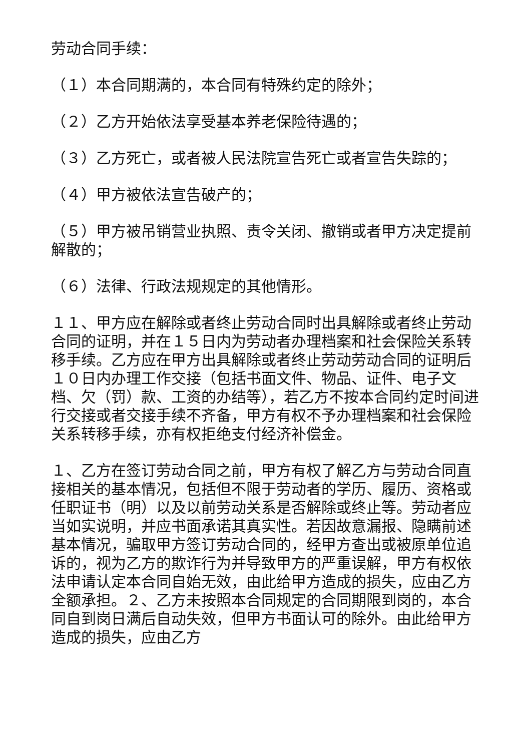劳动合同手续：
（１）本合同期满的，本合同有特殊约定的除外；
（２）乙方开始依法享受基本养老保险待遇的；
（３）乙方死亡，或者被人民法院宣告死亡或者宣告失踪的；
（４）甲方被依法宣告破产的；
（５）甲方被吊销营业执照、责令关闭、撤销或者甲方决定提前解散的；
（６）法律、行政法规规定的其他情形。
１１、甲方应在解除或者终止劳动合同时出具解除或者终止劳动合同的证明，并在１５日内为劳动者办理档案和社会保险关系转移手续。乙方应在甲方出具解除或者终止劳动劳动合同的证明后１０日内办理工作交接（包括书面文件、物品、证件、电子文档、欠（罚）款、工资的办结等），若乙方不按本合同约定时间进行交接或者交接手续不齐备，甲方有权不予办理档案和社会保险关系转移手续，亦有权拒绝支付经济补偿金。
１、乙方在签订劳动合同之前，甲方有权了解乙方与劳动合同直接相关的基本情况，包括但不限于劳动者的学历、履历、资格或任职证书（明）以及以前劳动关系是否解除或终止等。劳动者应当如实说明，并应书面承诺其真实性。若因故意漏报、隐瞒前述基本情况，骗取甲方签订劳动合同的，经甲方查出或被原单位追诉的，视为乙方的欺诈行为并导致甲方的严重误解，甲方有权依法申请认定本合同自始无效，由此给甲方造成的损失，应由乙方全额承担。２、乙方未按照本合同规定的合同期限到岗的，本合同自到岗日满后自动失效，但甲方书面认可的除外。由此给甲方造成的损失，应由乙方